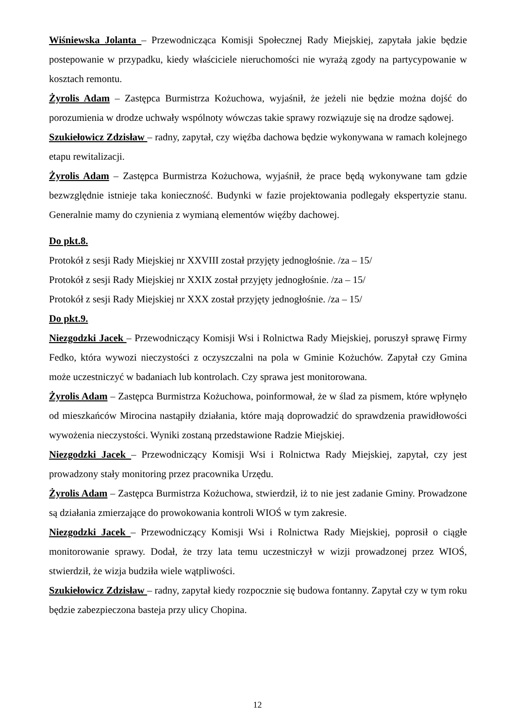Wiśniewska Jolanta – Przewodnicząca Komisji Społecznej Rady Miejskiej, zapytała jakie będzie postepowanie w przypadku, kiedy właściciele nieruchomości nie wyrażą zgody na partycypowanie w kosztach remontu.
Żyrolis Adam – Zastępca Burmistrza Kożuchowa, wyjaśnił, że jeżeli nie będzie można dojść do porozumienia w drodze uchwały wspólnoty wówczas takie sprawy rozwiązuje się na drodze sądowej.
Szukiełowicz Zdzisław – radny, zapytał, czy więźba dachowa będzie wykonywana w ramach kolejnego etapu rewitalizacji.
Żyrolis Adam – Zastępca Burmistrza Kożuchowa, wyjaśnił, że prace będą wykonywane tam gdzie bezwzględnie istnieje taka konieczność. Budynki w fazie projektowania podlegały ekspertyzie stanu. Generalnie mamy do czynienia z wymianą elementów więźby dachowej.
Do pkt.8.
Protokół z sesji Rady Miejskiej nr XXVIII został przyjęty jednogłośnie. /za – 15/
Protokół z sesji Rady Miejskiej nr XXIX został przyjęty jednogłośnie. /za – 15/
Protokół z sesji Rady Miejskiej nr XXX został przyjęty jednogłośnie. /za – 15/
Do pkt.9.
Niezgodzki Jacek – Przewodniczący Komisji Wsi i Rolnictwa Rady Miejskiej, poruszył sprawę Firmy Fedko, która wywozi nieczystości z oczyszczalni na pola w Gminie Kożuchów. Zapytał czy Gmina może uczestniczyć w badaniach lub kontrolach. Czy sprawa jest monitorowana.
Żyrolis Adam – Zastępca Burmistrza Kożuchowa, poinformował, że w ślad za pismem, które wpłynęło od mieszkańców Mirocina nastąpiły działania, które mają doprowadzić do sprawdzenia prawidłowości wywożenia nieczystości. Wyniki zostaną przedstawione Radzie Miejskiej.
Niezgodzki Jacek – Przewodniczący Komisji Wsi i Rolnictwa Rady Miejskiej, zapytał, czy jest prowadzony stały monitoring przez pracownika Urzędu.
Żyrolis Adam – Zastępca Burmistrza Kożuchowa, stwierdził, iż to nie jest zadanie Gminy. Prowadzone są działania zmierzające do prowokowania kontroli WIOŚ w tym zakresie.
Niezgodzki Jacek – Przewodniczący Komisji Wsi i Rolnictwa Rady Miejskiej, poprosił o ciągłe monitorowanie sprawy. Dodał, że trzy lata temu uczestniczył w wizji prowadzonej przez WIOŚ, stwierdził, że wizja budziła wiele wątpliwości.
Szukiełowicz Zdzisław – radny, zapytał kiedy rozpocznie się budowa fontanny. Zapytał czy w tym roku będzie zabezpieczona basteja przy ulicy Chopina.
12